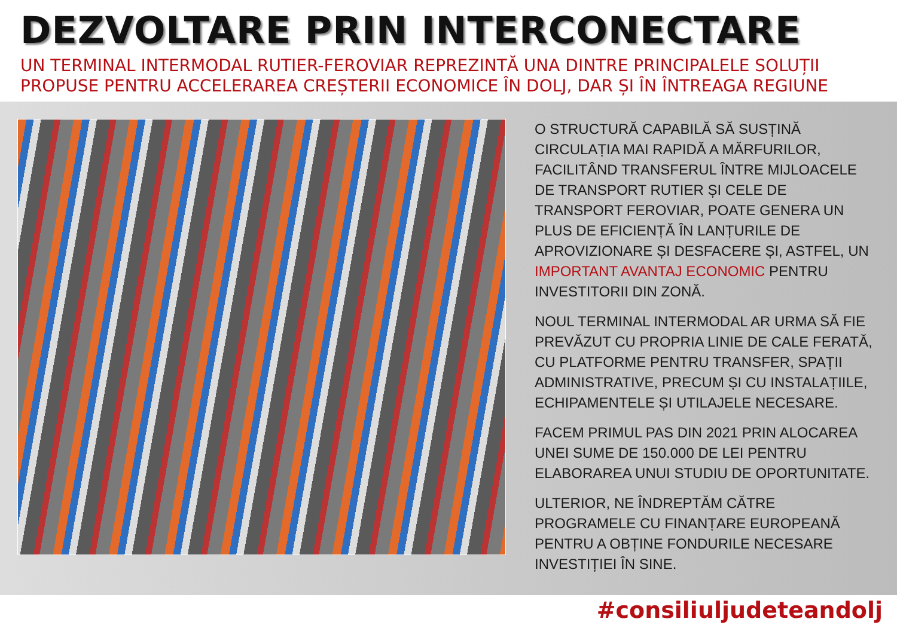DEZVOLTARE PRIN INTERCONECTARE
UN TERMINAL INTERMODAL RUTIER-FEROVIAR REPREZINTĂ UNA DINTRE PRINCIPALELE SOLUȚII PROPUSE PENTRU ACCELERAREA CREȘTERII ECONOMICE ÎN DOLJ, DAR ȘI ÎN ÎNTREAGA REGIUNE
O STRUCTURĂ CAPABILĂ SĂ SUSȚINĂ CIRCULAȚIA MAI RAPIDĂ A MĂRFURILOR, FACILITÂND TRANSFERUL ÎNTRE MIJLOACELE DE TRANSPORT RUTIER ȘI CELE DE TRANSPORT FEROVIAR, POATE GENERA UN PLUS DE EFICIENȚĂ ÎN LANȚURILE DE APROVIZIONARE ȘI DESFACERE ȘI, ASTFEL, UN IMPORTANT AVANTAJ ECONOMIC PENTRU INVESTITORII DIN ZONĂ.
NOUL TERMINAL INTERMODAL AR URMA SĂ FIE PREVĂZUT CU PROPRIA LINIE DE CALE FERATĂ, CU PLATFORME PENTRU TRANSFER, SPAȚII ADMINISTRATIVE, PRECUM ȘI CU INSTALAȚIILE, ECHIPAMENTELE ȘI UTILAJELE NECESARE.
FACEM PRIMUL PAS DIN 2021 PRIN ALOCAREA UNEI SUME DE 150.000 DE LEI PENTRU ELABORAREA UNUI STUDIU DE OPORTUNITATE.
ULTERIOR, NE ÎNDREPTĂM CĂTRE PROGRAMELE CU FINANȚARE EUROPEANĂ PENTRU A OBȚINE FONDURILE NECESARE INVESTIȚIEI ÎN SINE.
#consiliuljudeteandolj